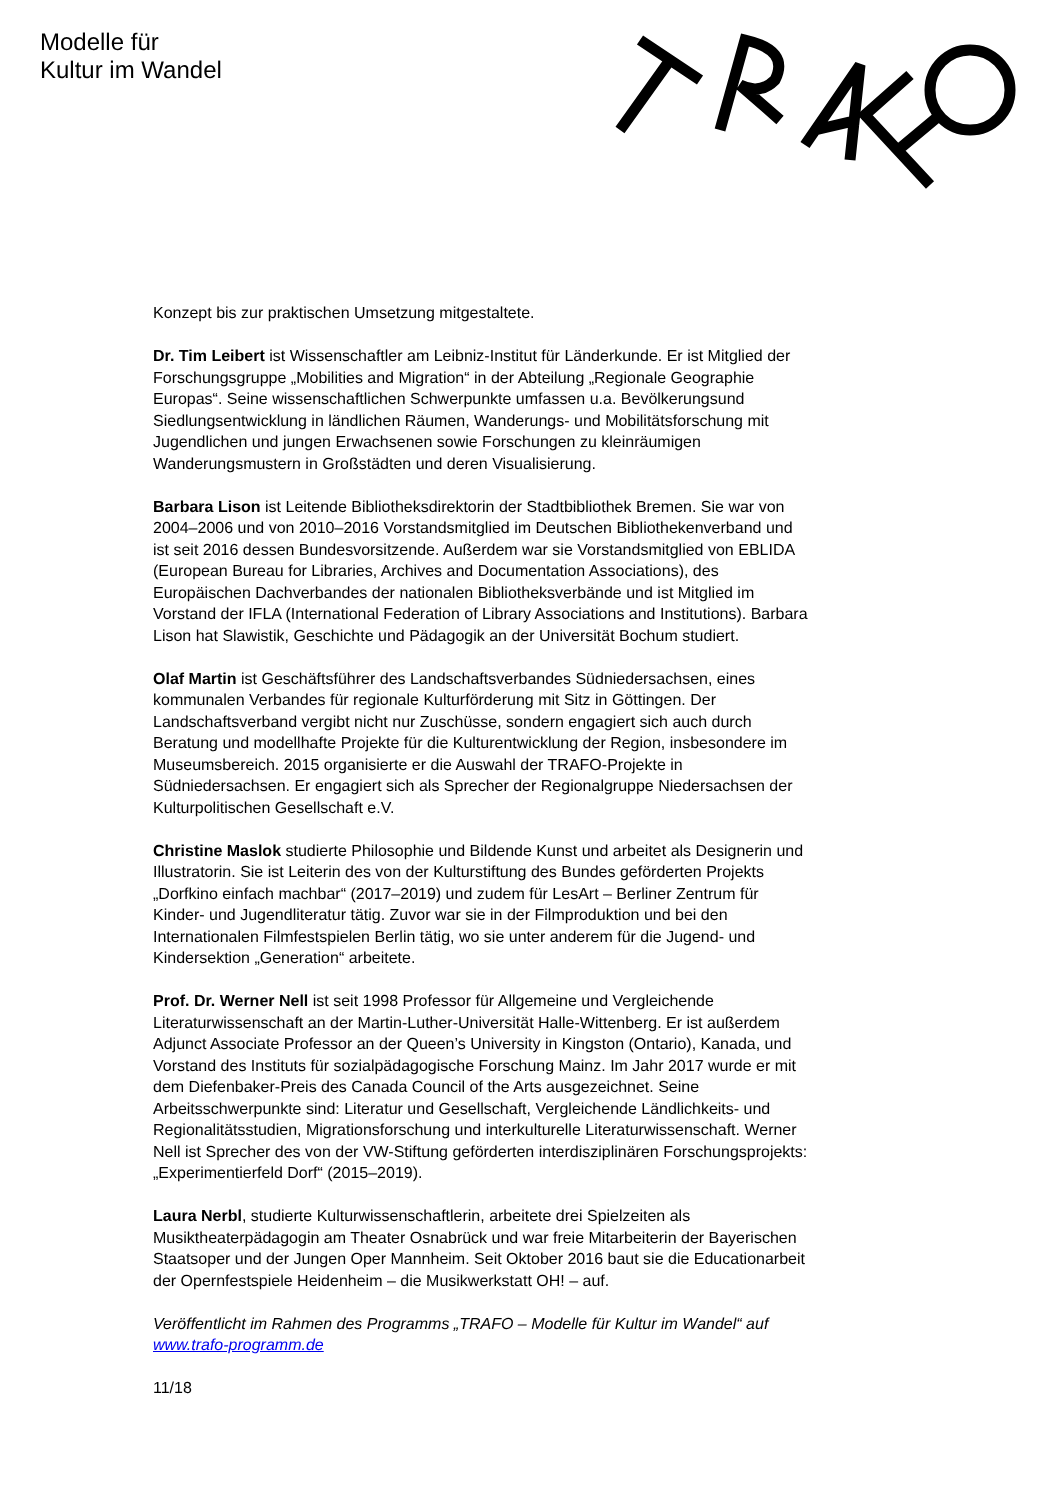Modelle für
Kultur im Wandel
Konzept bis zur praktischen Umsetzung mitgestaltete.
Dr. Tim Leibert ist Wissenschaftler am Leibniz-Institut für Länderkunde. Er ist Mitglied der Forschungsgruppe „Mobilities and Migration“ in der Abteilung „Regionale Geographie Europas“. Seine wissenschaftlichen Schwerpunkte umfassen u.a. Bevölkerungsund Siedlungsentwicklung in ländlichen Räumen, Wanderungs- und Mobilitätsforschung mit Jugendlichen und jungen Erwachsenen sowie Forschungen zu kleinräumigen Wanderungsmustern in Großstädten und deren Visualisierung.
Barbara Lison ist Leitende Bibliotheksdirektorin der Stadtbibliothek Bremen. Sie war von 2004–2006 und von 2010–2016 Vorstandsmitglied im Deutschen Bibliothekenverband und ist seit 2016 dessen Bundesvorsitzende. Außerdem war sie Vorstandsmitglied von EBLIDA (European Bureau for Libraries, Archives and Documentation Associations), des Europäischen Dachverbandes der nationalen Bibliotheksverbände und ist Mitglied im Vorstand der IFLA (International Federation of Library Associations and Institutions). Barbara Lison hat Slawistik, Geschichte und Pädagogik an der Universität Bochum studiert.
Olaf Martin ist Geschäftsführer des Landschaftsverbandes Südniedersachsen, eines kommunalen Verbandes für regionale Kulturförderung mit Sitz in Göttingen. Der Landschaftsverband vergibt nicht nur Zuschüsse, sondern engagiert sich auch durch Beratung und modellhafte Projekte für die Kulturentwicklung der Region, insbesondere im Museumsbereich. 2015 organisierte er die Auswahl der TRAFO-Projekte in Südniedersachsen. Er engagiert sich als Sprecher der Regionalgruppe Niedersachsen der Kulturpolitischen Gesellschaft e.V.
Christine Maslok studierte Philosophie und Bildende Kunst und arbeitet als Designerin und Illustratorin. Sie ist Leiterin des von der Kulturstiftung des Bundes geförderten Projekts „Dorfkino einfach machbar“ (2017–2019) und zudem für LesArt – Berliner Zentrum für Kinder- und Jugendliteratur tätig. Zuvor war sie in der Filmproduktion und bei den Internationalen Filmfestspielen Berlin tätig, wo sie unter anderem für die Jugend- und Kindersektion „Generation“ arbeitete.
Prof. Dr. Werner Nell ist seit 1998 Professor für Allgemeine und Vergleichende Literaturwissenschaft an der Martin-Luther-Universität Halle-Wittenberg. Er ist außerdem Adjunct Associate Professor an der Queen’s University in Kingston (Ontario), Kanada, und Vorstand des Instituts für sozialpädagogische Forschung Mainz. Im Jahr 2017 wurde er mit dem Diefenbaker-Preis des Canada Council of the Arts ausgezeichnet. Seine Arbeitsschwerpunkte sind: Literatur und Gesellschaft, Vergleichende Ländlichkeits- und Regionalitätsstudien, Migrationsforschung und interkulturelle Literaturwissenschaft. Werner Nell ist Sprecher des von der VW-Stiftung geförderten interdisziplinären Forschungsprojekts: „Experimentierfeld Dorf“ (2015–2019).
Laura Nerbl, studierte Kulturwissenschaftlerin, arbeitete drei Spielzeiten als Musiktheaterpädagogin am Theater Osnabrück und war freie Mitarbeiterin der Bayerischen Staatsoper und der Jungen Oper Mannheim. Seit Oktober 2016 baut sie die Educationarbeit der Opernfestspiele Heidenheim – die Musikwerkstatt OH! – auf.
Veröffentlicht im Rahmen des Programms „TRAFO – Modelle für Kultur im Wandel“ auf www.trafo-programm.de
11/18